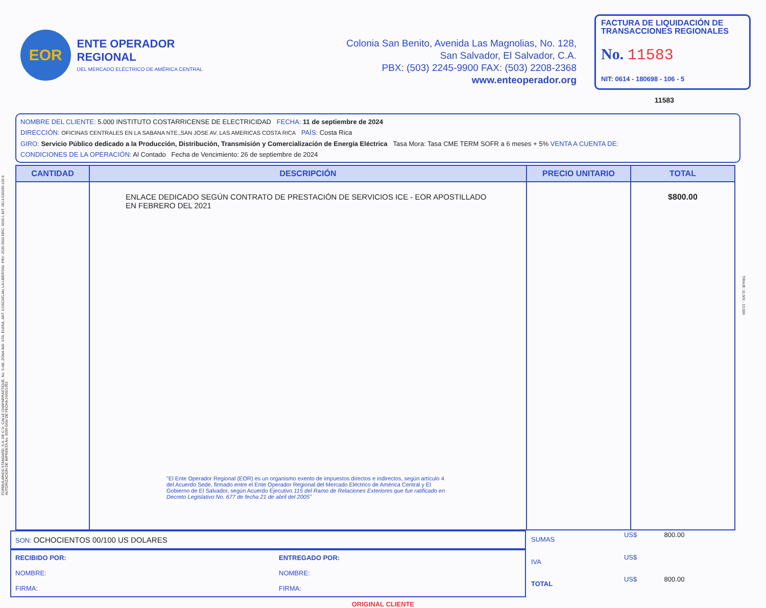FORMULARIOS STANDARD, S.A. DE C.V., CALLE CHAPARRASTIQUE, No. 5-AB, ZONA IND. STA. ELENA, ANT. CUSCATLAN, LA LIBERTAD. PBX: 2525-3500 NRC: 4040-1 NIT: 0614-030289-102-6 AUTORIZACION DE IMPRENTA No. 0059-DGII DE FECHA 24/06/1992
EOR
ENTE OPERADOR REGIONAL
DEL MERCADO ELÉCTRICO DE AMÉRICA CENTRAL
Colonia San Benito, Avenida Las Magnolias, No. 128,
San Salvador, El Salvador, C.A.
PBX: (503) 2245-9900 FAX: (503) 2208-2368
www.enteoperador.org
FACTURA DE LIQUIDACIÓN DE TRANSACCIONES REGIONALES
No. 11583
NIT: 0614 - 180698 - 106 - 5
11583
NOMBRE DEL CLIENTE: 5.000 INSTITUTO COSTARRICENSE DE ELECTRICIDAD FECHA: 11 de septiembre de 2024
DIRECCIÓN: OFICINAS CENTRALES EN LA SABANA NTE.,SAN JOSE AV. LAS AMERICAS COSTA RICA PAÍS: Costa Rica
GIRO: Servicio Público dedicado a la Producción, Distribución, Transmisión y Comercialización de Energía Eléctrica Tasa Mora: Tasa CME TERM SOFR a 6 meses + 5% VENTA A CUENTA DE:
CONDICIONES DE LA OPERACIÓN: Al Contado Fecha de Vencimiento: 26 de septiembre de 2024
| CANTIDAD | DESCRIPCIÓN | PRECIO UNITARIO | TOTAL |
| --- | --- | --- | --- |
| | ENLACE DEDICADO SEGÚN CONTRATO DE PRESTACIÓN DE SERVICIOS ICE - EOR APOSTILLADO EN FEBRERO DEL 2021 "El Ente Operador Regional (EOR) es un organismo exento de impuestos directos e indirectos, según artículo 4 del Acuerdo Sede, firmado entre el Ente Operador Regional del Mercado Eléctrico de América Central y El Gobierno de El Salvador, según Acuerdo Ejecutivo 115 del Ramo de Relaciones Exteriores que fue ratificado en Decreto Legislativo No. 677 de fecha 21 de abril del 2005" | | $800.00 |
SON: OCHOCIENTOS 00/100 US DOLARES
RECIBIDO POR:
NOMBRE:
FIRMA:
ENTREGADO POR:
NOMBRE:
FIRMA:
| SUMAS | US$ | 800.00 |
| IVA | US$ | |
| TOTAL | US$ | 800.00 |
ORIGINAL CLIENTE
TIRAJE: 11,501 - 13,000